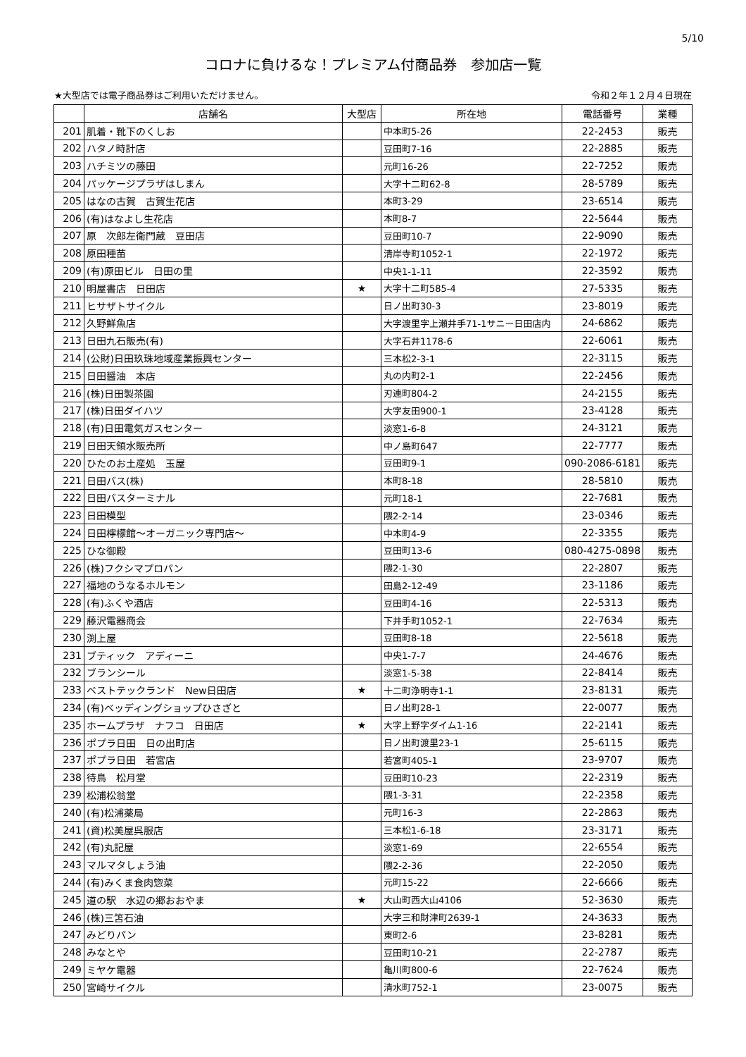5/10
コロナに負けるな！プレミアム付商品券　参加店一覧
★大型店では電子商品券はご利用いただけません。 令和２年１２月４日現在
| | 店舗名 | 大型店 | 所在地 | 電話番号 | 業種 |
| --- | --- | --- | --- | --- | --- |
| 201 | 肌着・靴下のくしお | | 中本町5-26 | 22-2453 | 販売 |
| 202 | ハタノ時計店 | | 豆田町7-16 | 22-2885 | 販売 |
| 203 | ハチミツの藤田 | | 元町16-26 | 22-7252 | 販売 |
| 204 | パッケージプラザはしまん | | 大字十二町62-8 | 28-5789 | 販売 |
| 205 | はなの古賀 古賀生花店 | | 本町3-29 | 23-6514 | 販売 |
| 206 | (有)はなよし生花店 | | 本町8-7 | 22-5644 | 販売 |
| 207 | 原 次郎左衛門蔵 豆田店 | | 豆田町10-7 | 22-9090 | 販売 |
| 208 | 原田種苗 | | 清岸寺町1052-1 | 22-1972 | 販売 |
| 209 | (有)原田ビル 日田の里 | | 中央1-1-11 | 22-3592 | 販売 |
| 210 | 明屋書店 日田店 | ★ | 大字十二町585-4 | 27-5335 | 販売 |
| 211 | ヒサザトサイクル | | 日ノ出町30-3 | 23-8019 | 販売 |
| 212 | 久野鮮魚店 | | 大字渡里字上瀬井手71-1サニー日田店内 | 24-6862 | 販売 |
| 213 | 日田九石販売(有) | | 大字石井1178-6 | 22-6061 | 販売 |
| 214 | (公財)日田玖珠地域産業振興センター | | 三本松2-3-1 | 22-3115 | 販売 |
| 215 | 日田醤油 本店 | | 丸の内町2-1 | 22-2456 | 販売 |
| 216 | (株)日田製茶園 | | 刃連町804-2 | 24-2155 | 販売 |
| 217 | (株)日田ダイハツ | | 大字友田900-1 | 23-4128 | 販売 |
| 218 | (有)日田電気ガスセンター | | 淡窓1-6-8 | 24-3121 | 販売 |
| 219 | 日田天領水販売所 | | 中ノ島町647 | 22-7777 | 販売 |
| 220 | ひたのお土産処 玉屋 | | 豆田町9-1 | 090-2086-6181 | 販売 |
| 221 | 日田バス(株) | | 本町8-18 | 28-5810 | 販売 |
| 222 | 日田バスターミナル | | 元町18-1 | 22-7681 | 販売 |
| 223 | 日田模型 | | 隈2-2-14 | 23-0346 | 販売 |
| 224 | 日田檸檬館～オーガニック専門店～ | | 中本町4-9 | 22-3355 | 販売 |
| 225 | ひな御殿 | | 豆田町13-6 | 080-4275-0898 | 販売 |
| 226 | (株)フクシマプロパン | | 隈2-1-30 | 22-2807 | 販売 |
| 227 | 福地のうなるホルモン | | 田島2-12-49 | 23-1186 | 販売 |
| 228 | (有)ふくや酒店 | | 豆田町4-16 | 22-5313 | 販売 |
| 229 | 藤沢電器商会 | | 下井手町1052-1 | 22-7634 | 販売 |
| 230 | 渕上屋 | | 豆田町8-18 | 22-5618 | 販売 |
| 231 | ブティック アディーニ | | 中央1-7-7 | 24-4676 | 販売 |
| 232 | ブランシール | | 淡窓1-5-38 | 22-8414 | 販売 |
| 233 | ベストテックランド New日田店 | ★ | 十二町浄明寺1-1 | 23-8131 | 販売 |
| 234 | (有)ベッディングショップひさざと | | 日ノ出町28-1 | 22-0077 | 販売 |
| 235 | ホームプラザ ナフコ 日田店 | ★ | 大字上野字ダイム1-16 | 22-2141 | 販売 |
| 236 | ポプラ日田 日の出町店 | | 日ノ出町渡里23-1 | 25-6115 | 販売 |
| 237 | ポプラ日田 若宮店 | | 若宮町405-1 | 23-9707 | 販売 |
| 238 | 待鳥 松月堂 | | 豆田町10-23 | 22-2319 | 販売 |
| 239 | 松浦松翁堂 | | 隈1-3-31 | 22-2358 | 販売 |
| 240 | (有)松浦薬局 | | 元町16-3 | 22-2863 | 販売 |
| 241 | (資)松美屋呉服店 | | 三本松1-6-18 | 23-3171 | 販売 |
| 242 | (有)丸記屋 | | 淡窓1-69 | 22-6554 | 販売 |
| 243 | マルマタしょう油 | | 隈2-2-36 | 22-2050 | 販売 |
| 244 | (有)みくま食肉惣菜 | | 元町15-22 | 22-6666 | 販売 |
| 245 | 道の駅 水辺の郷おおやま | ★ | 大山町西大山4106 | 52-3630 | 販売 |
| 246 | (株)三笘石油 | | 大字三和財津町2639-1 | 24-3633 | 販売 |
| 247 | みどりパン | | 東町2-6 | 23-8281 | 販売 |
| 248 | みなとや | | 豆田町10-21 | 22-2787 | 販売 |
| 249 | ミヤケ電器 | | 亀川町800-6 | 22-7624 | 販売 |
| 250 | 宮崎サイクル | | 清水町752-1 | 23-0075 | 販売 |